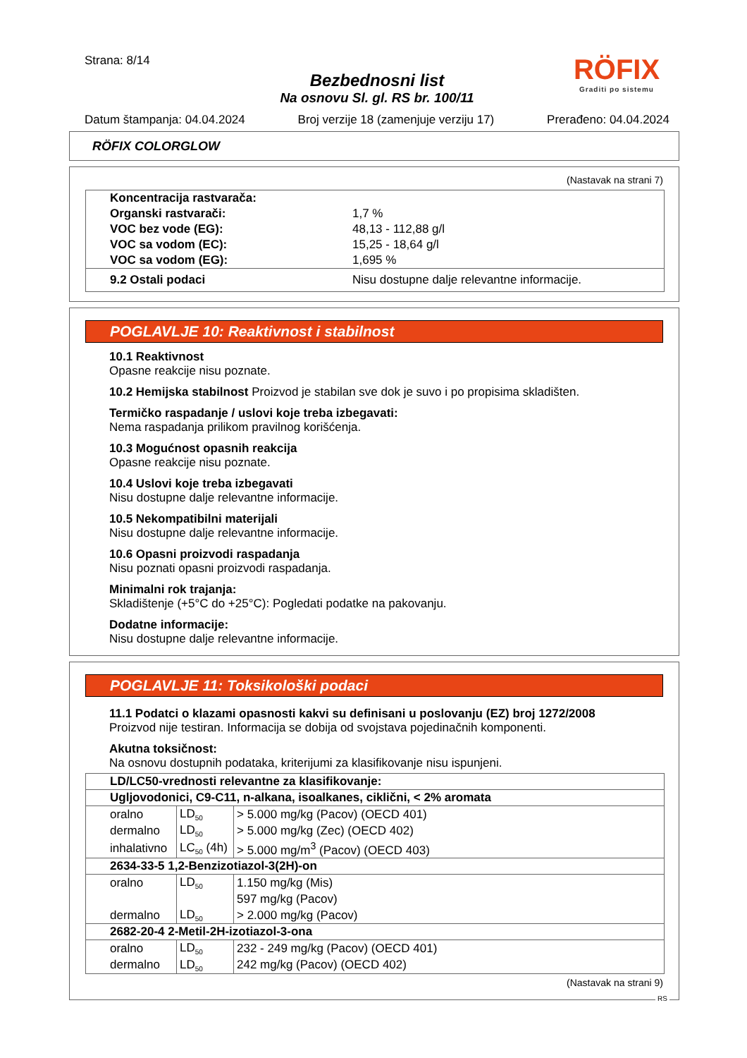Strana: 8/14
Bezbednosni list
Na osnovu Sl. gl. RS br. 100/11
Datum štampanja: 04.04.2024 Broj verzije 18 (zamenjuje verziju 17) Prerađeno: 04.04.2024
RÖFIX
Graditi po sistemu
RÖFIX COLORGLOW
(Nastavak na strani 7)
| Koncentracija rastvarača: | |
| Organski rastvarači: | 1,7 % |
| VOC bez vode (EG): | 48,13 - 112,88 g/l |
| VOC sa vodom (EC): | 15,25 - 18,64 g/l |
| VOC sa vodom (EG): | 1,695 % |
| 9.2 Ostali podaci | Nisu dostupne dalje relevantne informacije. |
POGLAVLJE 10: Reaktivnost i stabilnost
10.1 Reaktivnost
Opasne reakcije nisu poznate.
10.2 Hemijska stabilnost Proizvod je stabilan sve dok je suvo i po propisima skladišten.
Termičko raspadanje / uslovi koje treba izbegavati:
Nema raspadanja prilikom pravilnog korišćenja.
10.3 Mogućnost opasnih reakcija
Opasne reakcije nisu poznate.
10.4 Uslovi koje treba izbegavati
Nisu dostupne dalje relevantne informacije.
10.5 Nekompatibilni materijali
Nisu dostupne dalje relevantne informacije.
10.6 Opasni proizvodi raspadanja
Nisu poznati opasni proizvodi raspadanja.
Minimalni rok trajanja:
Skladištenje (+5°C do +25°C): Pogledati podatke na pakovanju.
Dodatne informacije:
Nisu dostupne dalje relevantne informacije.
POGLAVLJE 11: Toksikološki podaci
11.1 Podatci o klazami opasnosti kakvi su definisani u poslovanju (EZ) broj 1272/2008
Proizvod nije testiran. Informacija se dobija od svojstava pojedinačnih komponenti.
Akutna toksičnost:
Na osnovu dostupnih podataka, kriterijumi za klasifikovanje nisu ispunjeni.
| LD/LC50-vrednosti relevantne za klasifikovanje: | | |
| Ugljovodonici, C9-C11, n-alkana, isoalkanes, ciklični, < 2% aromata | | |
| oralno | LD<sub>50</sub> | > 5.000 mg/kg (Pacov) (OECD 401) |
| dermalno | LD<sub>50</sub> | > 5.000 mg/kg (Zec) (OECD 402) |
| inhalativno | LC<sub>50</sub> (4h) | > 5.000 mg/m<sup>3</sup> (Pacov) (OECD 403) |
| 2634-33-5 1,2-Benzizotiazol-3(2H)-on | | |
| oralno | LD<sub>50</sub> | 1.150 mg/kg (Mis) |
| | | 597 mg/kg (Pacov) |
| dermalno | LD<sub>50</sub> | > 2.000 mg/kg (Pacov) |
| 2682-20-4 2-Metil-2H-izotiazol-3-ona | | |
| oralno | LD<sub>50</sub> | 232 - 249 mg/kg (Pacov) (OECD 401) |
| dermalno | LD<sub>50</sub> | 242 mg/kg (Pacov) (OECD 402) |
(Nastavak na strani 9)
RS